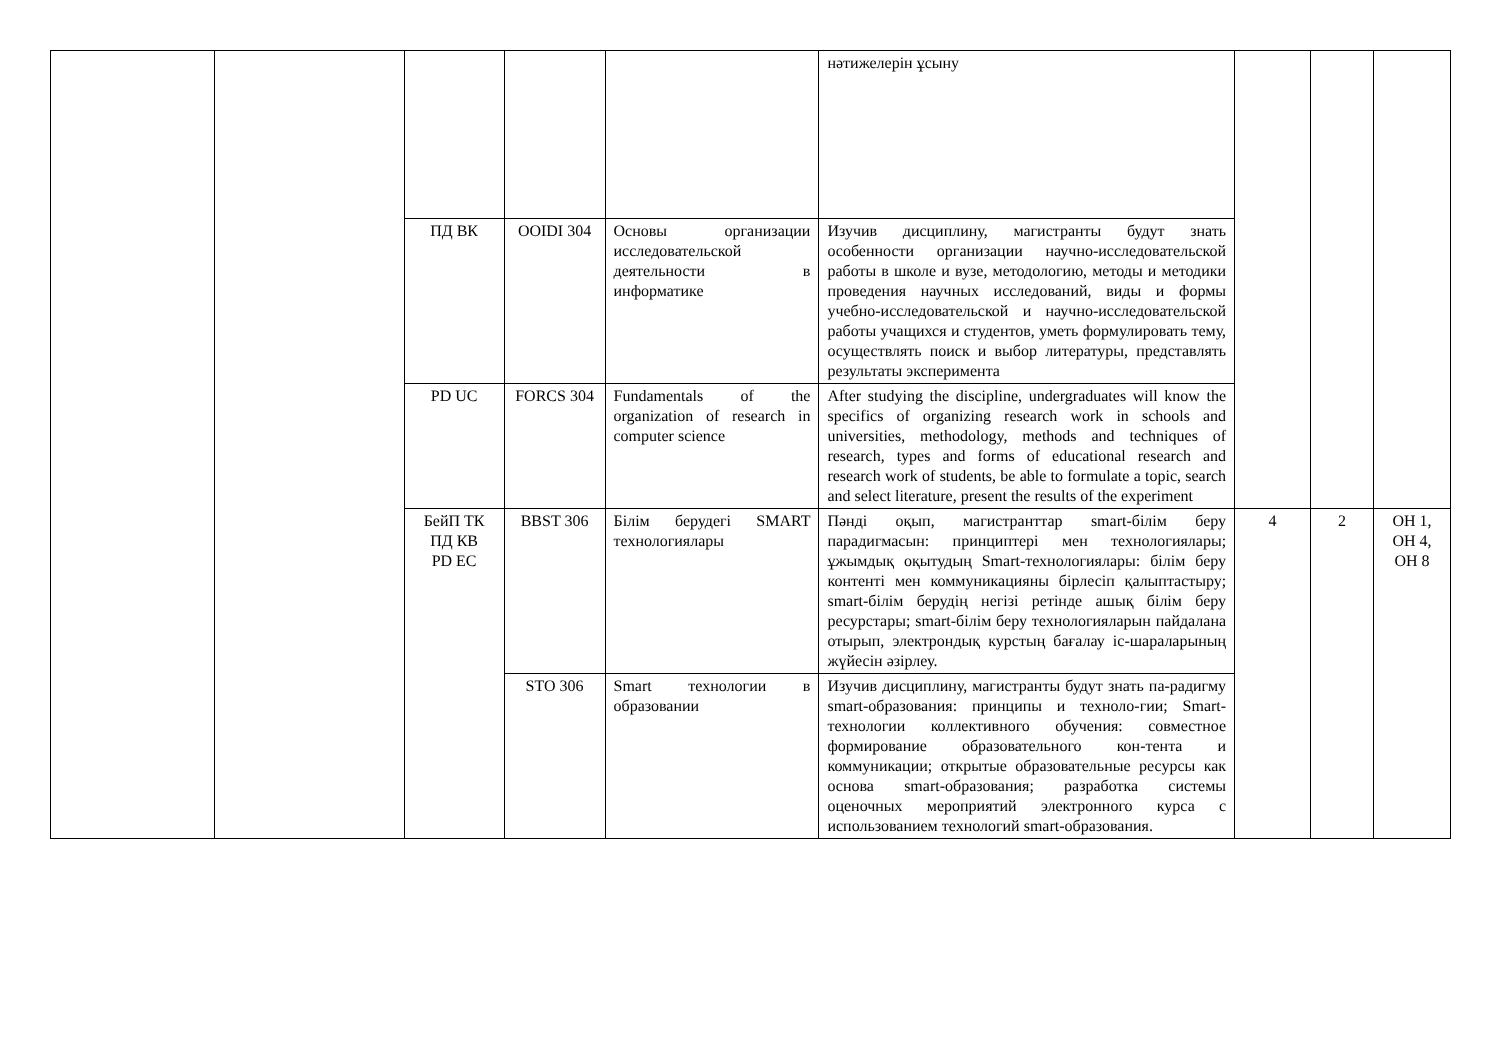| | | | | | нәтижелерін ұсыну | | | |
| | | ПД ВК | OOIDI 304 | Основы организации исследовательской деятельности в информатике | Изучив дисциплину, магистранты будут знать особенности организации научно-исследовательской работы в школе и вузе, методологию, методы и методики проведения научных исследований, виды и формы учебно-исследовательской и научно-исследовательской работы учащихся и студентов, уметь формулировать тему, осуществлять поиск и выбор литературы, представлять результаты эксперимента | | | |
| | | PD UC | FORCS 304 | Fundamentals of the organization of research in computer science | After studying the discipline, undergraduates will know the specifics of organizing research work in schools and universities, methodology, methods and techniques of research, types and forms of educational research and research work of students, be able to formulate a topic, search and select literature, present the results of the experiment | | | |
| | | БейП ТК ПД КВ PD EC | BBST 306 | Білім берудегі SMART технологиялары | Пәнді оқып, магистранттар smart-білім беру парадигмасын: принциптері мен технологиялары; ұжымдық оқытудың Smart-технологиялары: білім беру контенті мен коммуникацияны бірлесіп қалыптастыру; smart-білім берудің негізі ретінде ашық білім беру ресурстары; smart-білім беру технологияларын пайдалана отырып, электрондық курстың бағалау іс-шараларының жүйесін әзірлеу. | 4 | 2 | ОН 1, ОН 4, ОН 8 |
| | | | STO 306 | Smart технологии в образовании | Изучив дисциплину, магистранты будут знать па-радигму smart-образования: принципы и техноло-гии; Smart-технологии коллективного обучения: совместное формирование образовательного кон-тента и коммуникации; открытые образовательные ресурсы как основа smart-образования; разработка системы оценочных мероприятий электронного курса с использованием технологий smart-образования. | | | |